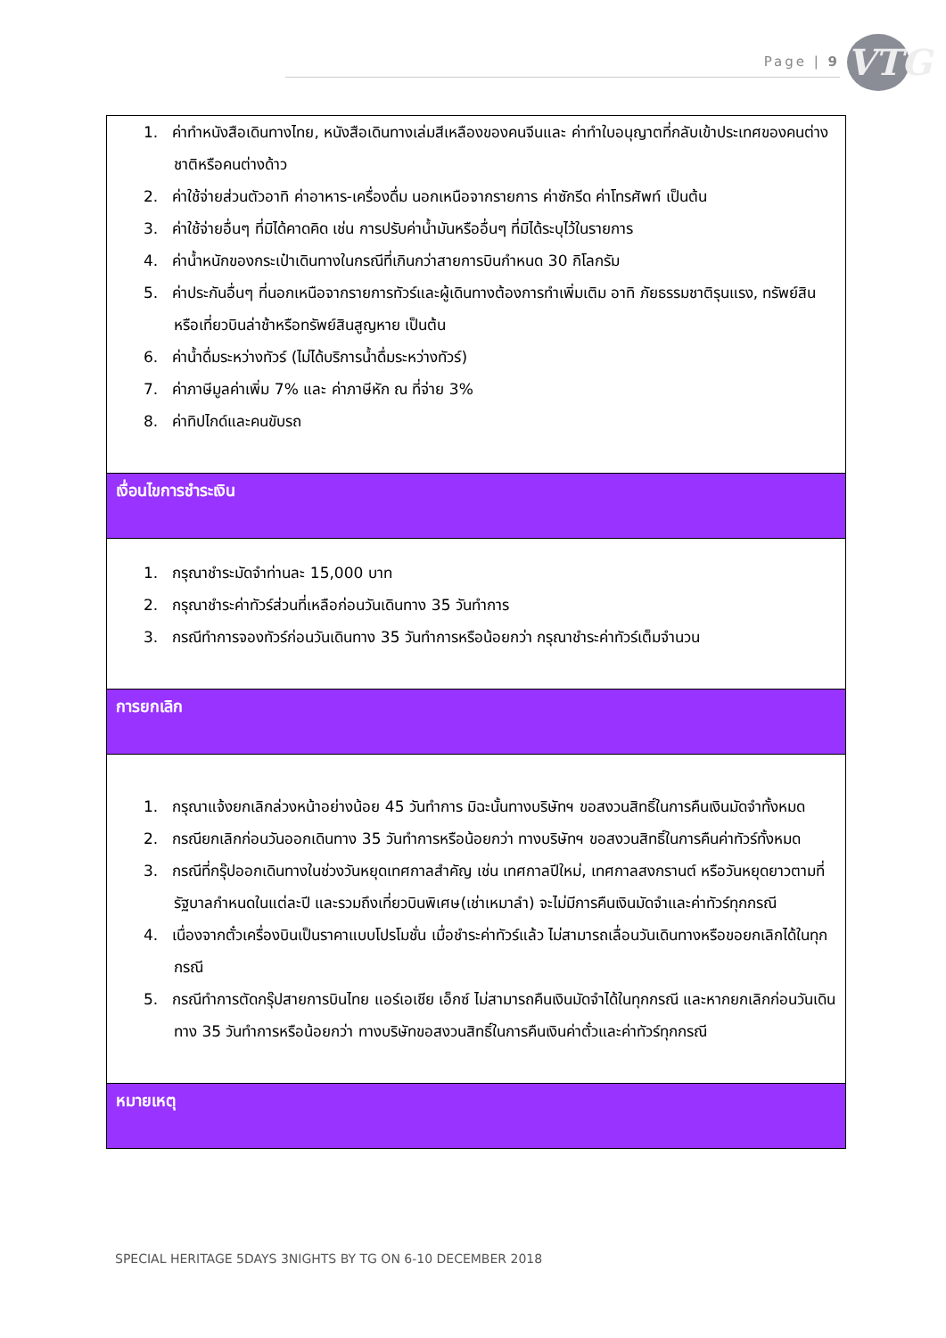Page | 9
VTG
| 1. ค่าทำหนังสือเดินทางไทย, หนังสือเดินทางเล่มสีเหลืองของคนจีนและ ค่าทำใบอนุญาตที่กลับเข้าประเทศของคนต่างชาติหรือคนต่างด้าว 2. ค่าใช้จ่ายส่วนตัวอาทิ ค่าอาหาร-เครื่องดื่ม นอกเหนือจากรายการ ค่าซักรีด ค่าโทรศัพท์ เป็นต้น 3. ค่าใช้จ่ายอื่นๆ ที่มิได้คาดคิด เช่น การปรับค่าน้ำมันหรืออื่นๆ ที่มิได้ระบุไว้ในรายการ 4. ค่าน้ำหนักของกระเป๋าเดินทางในกรณีที่เกินกว่าสายการบินกำหนด 30 กิโลกรัม 5. ค่าประกันอื่นๆ ที่นอกเหนือจากรายการทัวร์และผู้เดินทางต้องการทำเพิ่มเติม อาทิ ภัยธรรมชาติรุนแรง, ทรัพย์สินหรือเที่ยวบินล่าช้าหรือทรัพย์สินสูญหาย เป็นต้น 6. ค่าน้ำดื่มระหว่างทัวร์ (ไม่ได้บริการน้ำดื่มระหว่างทัวร์) 7. ค่าภาษีมูลค่าเพิ่ม 7% และ ค่าภาษีหัก ณ ที่จ่าย 3% 8. ค่าทิปไกด์และคนขับรถ |
| เงื่อนไขการชำระเงิน |
| 1. กรุณาชำระมัดจำท่านละ 15,000 บาท 2. กรุณาชำระค่าทัวร์ส่วนที่เหลือก่อนวันเดินทาง 35 วันทำการ 3. กรณีทำการจองทัวร์ก่อนวันเดินทาง 35 วันทำการหรือน้อยกว่า กรุณาชำระค่าทัวร์เต็มจำนวน |
| การยกเลิก |
| 1. กรุณาแจ้งยกเลิกล่วงหน้าอย่างน้อย 45 วันทำการ มิฉะนั้นทางบริษัทฯ ขอสงวนสิทธิ์ในการคืนเงินมัดจำทั้งหมด 2. กรณียกเลิกก่อนวันออกเดินทาง 35 วันทำการหรือน้อยกว่า ทางบริษัทฯ ขอสงวนสิทธิ์ในการคืนค่าทัวร์ทั้งหมด 3. กรณีที่กรุ๊ปออกเดินทางในช่วงวันหยุดเทศกาลสำคัญ เช่น เทศกาลปีใหม่, เทศกาลสงกรานต์ หรือวันหยุดยาวตามที่รัฐบาลกำหนดในแต่ละปี และรวมถึงเที่ยวบินพิเศษ(เช่าเหมาลำ) จะไม่มีการคืนเงินมัดจำและค่าทัวร์ทุกกรณี 4. เนื่องจากตั๋วเครื่องบินเป็นราคาแบบโปรโมชั่น เมื่อชำระค่าทัวร์แล้ว ไม่สามารถเลื่อนวันเดินทางหรือขอยกเลิกได้ในทุกกรณี 5. กรณีทำการตัดกรุ๊ปสายการบินไทย แอร์เอเชีย เอ็กซ์ ไม่สามารถคืนเงินมัดจำได้ในทุกกรณี และหากยกเลิกก่อนวันเดินทาง 35 วันทำการหรือน้อยกว่า ทางบริษัทขอสงวนสิทธิ์ในการคืนเงินค่าตั๋วและค่าทัวร์ทุกกรณี |
| หมายเหตุ |
SPECIAL HERITAGE 5DAYS 3NIGHTS BY TG ON 6-10 DECEMBER 2018